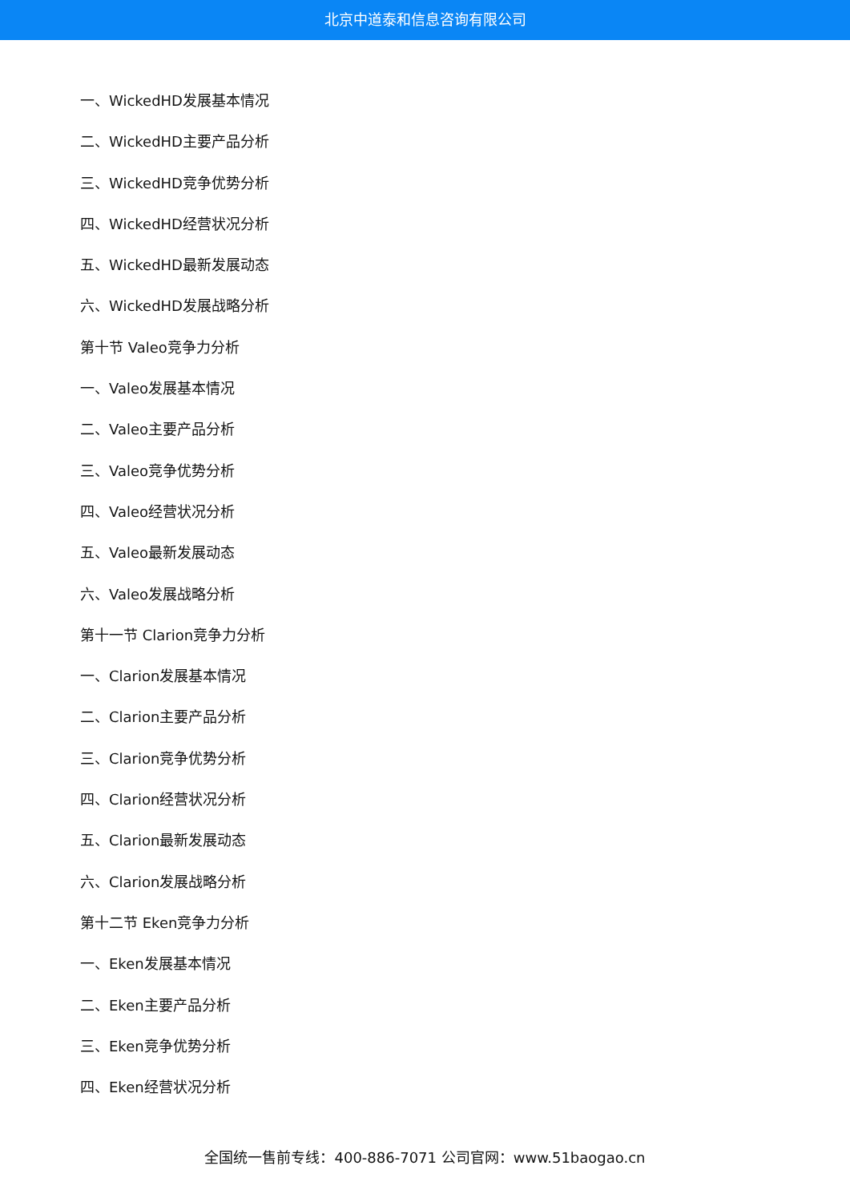北京中道泰和信息咨询有限公司
一、WickedHD发展基本情况
二、WickedHD主要产品分析
三、WickedHD竞争优势分析
四、WickedHD经营状况分析
五、WickedHD最新发展动态
六、WickedHD发展战略分析
第十节 Valeo竞争力分析
一、Valeo发展基本情况
二、Valeo主要产品分析
三、Valeo竞争优势分析
四、Valeo经营状况分析
五、Valeo最新发展动态
六、Valeo发展战略分析
第十一节 Clarion竞争力分析
一、Clarion发展基本情况
二、Clarion主要产品分析
三、Clarion竞争优势分析
四、Clarion经营状况分析
五、Clarion最新发展动态
六、Clarion发展战略分析
第十二节 Eken竞争力分析
一、Eken发展基本情况
二、Eken主要产品分析
三、Eken竞争优势分析
四、Eken经营状况分析
全国统一售前专线：400-886-7071 公司官网：www.51baogao.cn